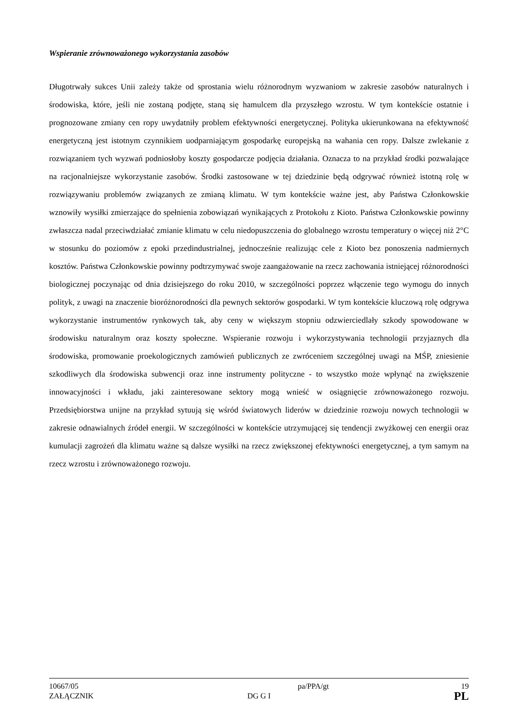Wspieranie zrównoważonego wykorzystania zasobów
Długotrwały sukces Unii zależy także od sprostania wielu różnorodnym wyzwaniom w zakresie zasobów naturalnych i środowiska, które, jeśli nie zostaną podjęte, staną się hamulcem dla przyszłego wzrostu. W tym kontekście ostatnie i prognozowane zmiany cen ropy uwydatniły problem efektywności energetycznej. Polityka ukierunkowana na efektywność energetyczną jest istotnym czynnikiem uodparniającym gospodarkę europejską na wahania cen ropy. Dalsze zwlekanie z rozwiązaniem tych wyzwań podniosłoby koszty gospodarcze podjęcia działania. Oznacza to na przykład środki pozwalające na racjonalniejsze wykorzystanie zasobów. Środki zastosowane w tej dziedzinie będą odgrywać również istotną rolę w rozwiązywaniu problemów związanych ze zmianą klimatu. W tym kontekście ważne jest, aby Państwa Członkowskie wznowiły wysiłki zmierzające do spełnienia zobowiązań wynikających z Protokołu z Kioto. Państwa Członkowskie powinny zwłaszcza nadal przeciwdziałać zmianie klimatu w celu niedopuszczenia do globalnego wzrostu temperatury o więcej niż 2°C w stosunku do poziomów z epoki przedindustrialnej, jednocześnie realizując cele z Kioto bez ponoszenia nadmiernych kosztów. Państwa Członkowskie powinny podtrzymywać swoje zaangażowanie na rzecz zachowania istniejącej różnorodności biologicznej poczynając od dnia dzisiejszego do roku 2010, w szczególności poprzez włączenie tego wymogu do innych polityk, z uwagi na znaczenie bioróżnorodności dla pewnych sektorów gospodarki. W tym kontekście kluczową rolę odgrywa wykorzystanie instrumentów rynkowych tak, aby ceny w większym stopniu odzwierciedlały szkody spowodowane w środowisku naturalnym oraz koszty społeczne. Wspieranie rozwoju i wykorzystywania technologii przyjaznych dla środowiska, promowanie proekologicznych zamówień publicznych ze zwróceniem szczególnej uwagi na MŚP, zniesienie szkodliwych dla środowiska subwencji oraz inne instrumenty polityczne - to wszystko może wpłynąć na zwiększenie innowacyjności i wkładu, jaki zainteresowane sektory mogą wnieść w osiągnięcie zrównoważonego rozwoju. Przedsiębiorstwa unijne na przykład sytuują się wśród światowych liderów w dziedzinie rozwoju nowych technologii w zakresie odnawialnych źródeł energii. W szczególności w kontekście utrzymującej się tendencji zwyżkowej cen energii oraz kumulacji zagrożeń dla klimatu ważne są dalsze wysiłki na rzecz zwiększonej efektywności energetycznej, a tym samym na rzecz wzrostu i zrównoważonego rozwoju.
10667/05 pa/PPA/gt 19
ZAŁĄCZNIK DG G I PL